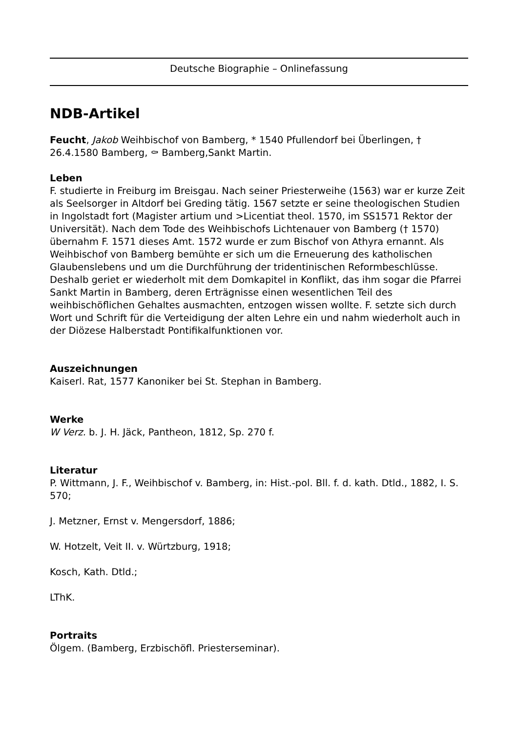Deutsche Biographie – Onlinefassung
NDB-Artikel
Feucht, Jakob Weihbischof von Bamberg, * 1540 Pfullendorf bei Überlingen, † 26.4.1580 Bamberg, ⚰ Bamberg,Sankt Martin.
Leben
F. studierte in Freiburg im Breisgau. Nach seiner Priesterweihe (1563) war er kurze Zeit als Seelsorger in Altdorf bei Greding tätig. 1567 setzte er seine theologischen Studien in Ingolstadt fort (Magister artium und >Licentiat theol. 1570, im SS1571 Rektor der Universität). Nach dem Tode des Weihbischofs Lichtenauer von Bamberg († 1570) übernahm F. 1571 dieses Amt. 1572 wurde er zum Bischof von Athyra ernannt. Als Weihbischof von Bamberg bemühte er sich um die Erneuerung des katholischen Glaubenslebens und um die Durchführung der tridentinischen Reformbeschlüsse. Deshalb geriet er wiederholt mit dem Domkapitel in Konflikt, das ihm sogar die Pfarrei Sankt Martin in Bamberg, deren Erträgnisse einen wesentlichen Teil des weihbischöflichen Gehaltes ausmachten, entzogen wissen wollte. F. setzte sich durch Wort und Schrift für die Verteidigung der alten Lehre ein und nahm wiederholt auch in der Diözese Halberstadt Pontifikalfunktionen vor.
Auszeichnungen
Kaiserl. Rat, 1577 Kanoniker bei St. Stephan in Bamberg.
Werke
W Verz. b. J. H. Jäck, Pantheon, 1812, Sp. 270 f.
Literatur
P. Wittmann, J. F., Weihbischof v. Bamberg, in: Hist.-pol. Bll. f. d. kath. Dtld., 1882, I. S. 570;
J. Metzner, Ernst v. Mengersdorf, 1886;
W. Hotzelt, Veit II. v. Würtzburg, 1918;
Kosch, Kath. Dtld.;
LThK.
Portraits
Ölgem. (Bamberg, Erzbischöfl. Priesterseminar).